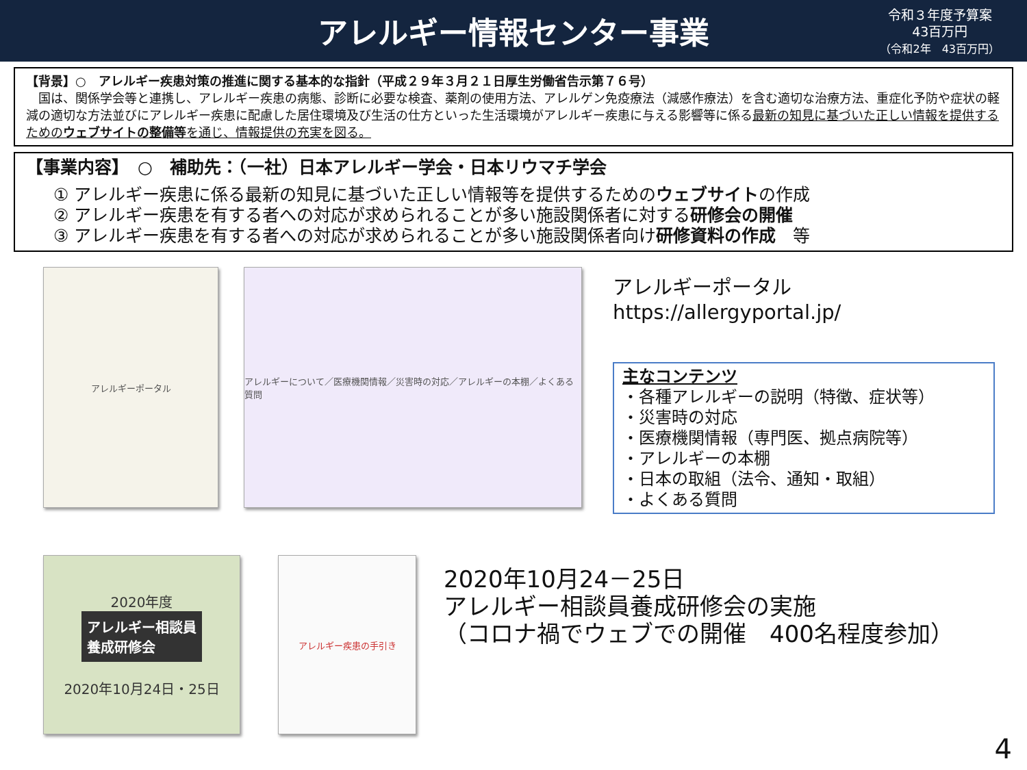アレルギー情報センター事業
令和３年度予算案
43百万円
（令和2年　43百万円）
【背景】○　アレルギー疾患対策の推進に関する基本的な指針（平成２９年３月２１日厚生労働省告示第７６号）
　国は、関係学会等と連携し、アレルギー疾患の病態、診断に必要な検査、薬剤の使用方法、アレルゲン免疫療法（減感作療法）を含む適切な治療方法、重症化予防や症状の軽減の適切な方法並びにアレルギー疾患に配慮した居住環境及び生活の仕方といった生活環境がアレルギー疾患に与える影響等に係る最新の知見に基づいた正しい情報を提供するためのウェブサイトの整備等を通じ、情報提供の充実を図る。
【事業内容】　○　補助先：（一社）日本アレルギー学会・日本リウマチ学会
① アレルギー疾患に係る最新の知見に基づいた正しい情報等を提供するためのウェブサイトの作成
② アレルギー疾患を有する者への対応が求められることが多い施設関係者に対する研修会の開催
③ アレルギー疾患を有する者への対応が求められることが多い施設関係者向け研修資料の作成　等
アレルギーポータル アレルギーについて／医療機関情報／災害時の対応／アレルギーの本棚／よくある質問
アレルギーポータル
https://allergyportal.jp/
主なコンテンツ
・各種アレルギーの説明（特徴、症状等）
・災害時の対応
・医療機関情報（専門医、拠点病院等）
・アレルギーの本棚
・日本の取組（法令、通知・取組）
・よくある質問
2020年度
アレルギー相談員
養成研修会
2020年10月24日・25日
アレルギー疾患の手引き
2020年10月24－25日
アレルギー相談員養成研修会の実施
（コロナ禍でウェブでの開催　400名程度参加）
4